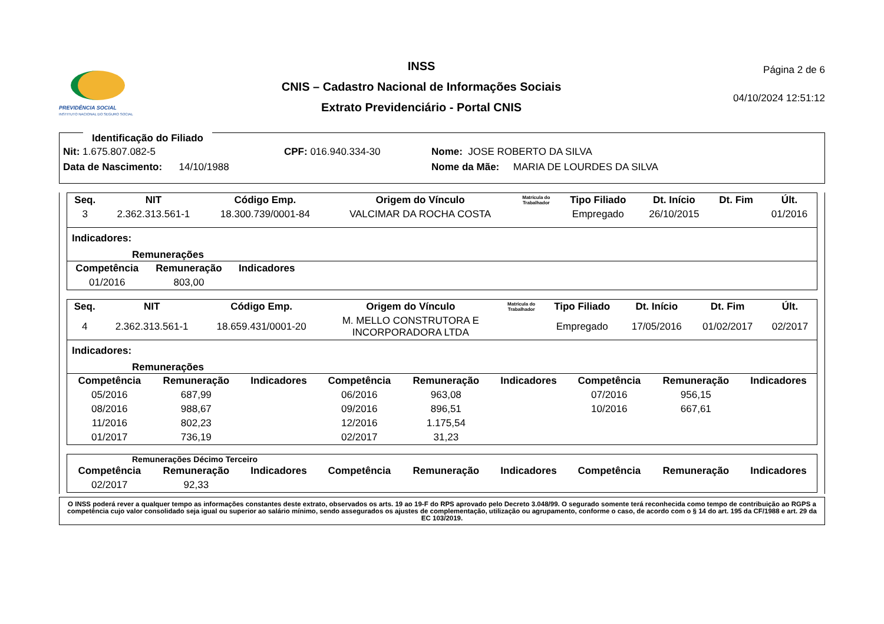PREVIDÊNCIA SOCIAL
INSTITUTO NACIONAL DO SEGURO SOCIAL
INSS
CNIS – Cadastro Nacional de Informações Sociais
Extrato Previdenciário - Portal CNIS
Página 2 de 6
04/10/2024 12:51:12
Identificação do Filiado
Nit: 1.675.807.082-5 CPF: 016.940.334-30 Nome: JOSE ROBERTO DA SILVA
Data de Nascimento: 14/10/1988 Nome da Mãe: MARIA DE LOURDES DA SILVA
| Seq. | NIT | Código Emp. | Origem do Vínculo | Matrícula do Trabalhador | Tipo Filiado | Dt. Início | Dt. Fim | Últ. |
| --- | --- | --- | --- | --- | --- | --- | --- | --- |
| 3 | 2.362.313.561-1 | 18.300.739/0001-84 | VALCIMAR DA ROCHA COSTA | | Empregado | 26/10/2015 | | 01/2016 |
Indicadores:
Remunerações
| Competência | Remuneração | Indicadores |
| --- | --- | --- |
| 01/2016 | 803,00 | |
| Seq. | NIT | Código Emp. | Origem do Vínculo | Matrícula do Trabalhador | Tipo Filiado | Dt. Início | Dt. Fim | Últ. |
| --- | --- | --- | --- | --- | --- | --- | --- | --- |
| 4 | 2.362.313.561-1 | 18.659.431/0001-20 | M. MELLO CONSTRUTORA E INCORPORADORA LTDA | | Empregado | 17/05/2016 | 01/02/2017 | 02/2017 |
Indicadores:
Remunerações
| Competência | Remuneração | Indicadores | Competência | Remuneração | Indicadores | Competência | Remuneração | Indicadores |
| --- | --- | --- | --- | --- | --- | --- | --- | --- |
| 05/2016 | 687,99 | | 06/2016 | 963,08 | | 07/2016 | 956,15 | |
| 08/2016 | 988,67 | | 09/2016 | 896,51 | | 10/2016 | 667,61 | |
| 11/2016 | 802,23 | | 12/2016 | 1.175,54 | | | | |
| 01/2017 | 736,19 | | 02/2017 | 31,23 | | | | |
Remunerações Décimo Terceiro
| Competência | Remuneração | Indicadores | Competência | Remuneração | Indicadores | Competência | Remuneração | Indicadores |
| --- | --- | --- | --- | --- | --- | --- | --- | --- |
| 02/2017 | 92,33 | | | | | | | |
O INSS poderá rever a qualquer tempo as informações constantes deste extrato, observados os arts. 19 ao 19-F do RPS aprovado pelo Decreto 3.048/99. O segurado somente terá reconhecida como tempo de contribuição ao RGPS a competência cujo valor consolidado seja igual ou superior ao salário mínimo, sendo assegurados os ajustes de complementação, utilização ou agrupamento, conforme o caso, de acordo com o § 14 do art. 195 da CF/1988 e art. 29 da EC 103/2019.